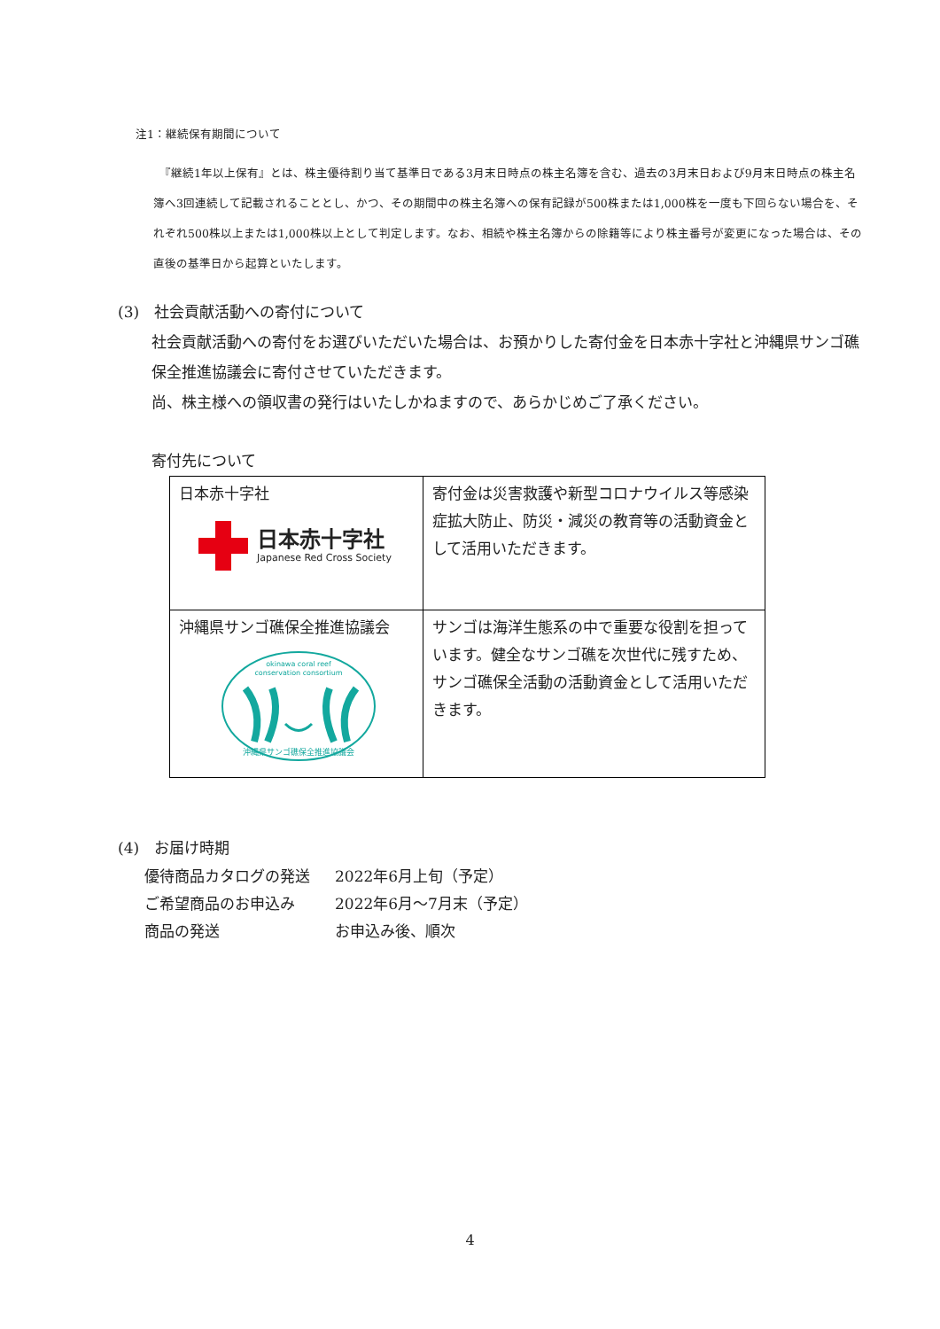注1：継続保有期間について
　『継続1年以上保有』とは、株主優待割り当て基準日である3月末日時点の株主名簿を含む、過去の3月末日および9月末日時点の株主名簿へ3回連続して記載されることとし、かつ、その期間中の株主名簿への保有記録が500株または1,000株を一度も下回らない場合を、それぞれ500株以上または1,000株以上として判定します。なお、相続や株主名簿からの除籍等により株主番号が変更になった場合は、その直後の基準日から起算といたします。
(3)　社会貢献活動への寄付について
社会貢献活動への寄付をお選びいただいた場合は、お預かりした寄付金を日本赤十字社と沖縄県サンゴ礁保全推進協議会に寄付させていただきます。
尚、株主様への領収書の発行はいたしかねますので、あらかじめご了承ください。
寄付先について
| 日本赤十字社 日本赤十字社 Japanese Red Cross Society | 寄付金は災害救護や新型コロナウイルス等感染症拡大防止、防災・減災の教育等の活動資金として活用いただきます。 |
| 沖縄県サンゴ礁保全推進協議会 okinawa coral reef conservation consortium 沖縄県サンゴ礁保全推進協議会 | サンゴは海洋生態系の中で重要な役割を担っています。健全なサンゴ礁を次世代に残すため、サンゴ礁保全活動の活動資金として活用いただきます。 |
(4)　お届け時期
| 優待商品カタログの発送 | 2022年6月上旬（予定） |
| ご希望商品のお申込み | 2022年6月～7月末（予定） |
| 商品の発送 | お申込み後、順次 |
4